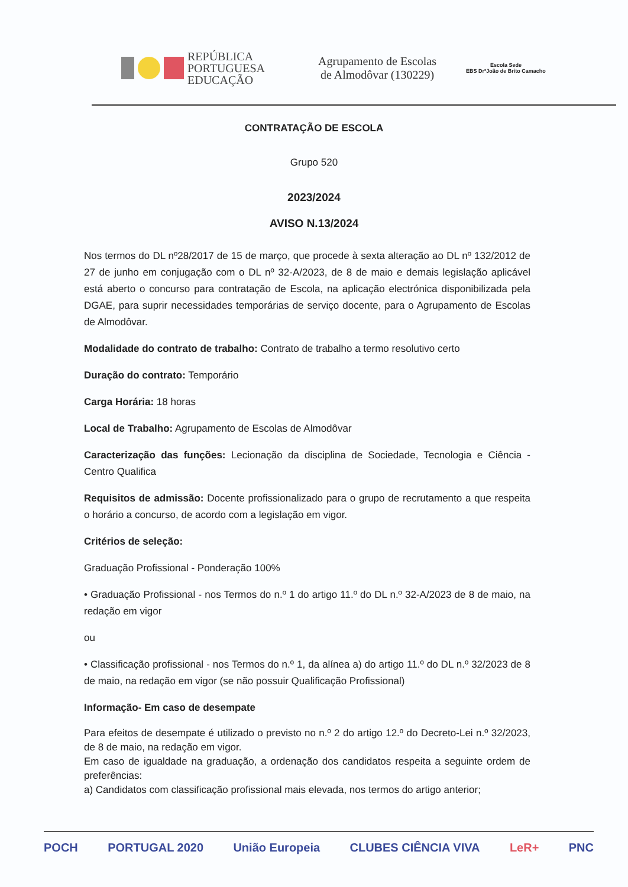REPÚBLICA
PORTUGUESA
EDUCAÇÃO
Agrupamento de Escolas
de Almodôvar (130229)
Escola Sede
EBS DrºJoão de Brito Camacho
CONTRATAÇÃO DE ESCOLA
Grupo 520
2023/2024
AVISO N.13/2024
Nos termos do DL nº28/2017 de 15 de março, que procede à sexta alteração ao DL nº 132/2012 de 27 de junho em conjugação com o DL nº 32-A/2023, de 8 de maio e demais legislação aplicável está aberto o concurso para contratação de Escola, na aplicação electrónica disponibilizada pela DGAE, para suprir necessidades temporárias de serviço docente, para o Agrupamento de Escolas de Almodôvar.
Modalidade do contrato de trabalho: Contrato de trabalho a termo resolutivo certo
Duração do contrato: Temporário
Carga Horária: 18 horas
Local de Trabalho: Agrupamento de Escolas de Almodôvar
Caracterização das funções: Lecionação da disciplina de Sociedade, Tecnologia e Ciência - Centro Qualifica
Requisitos de admissão: Docente profissionalizado para o grupo de recrutamento a que respeita o horário a concurso, de acordo com a legislação em vigor.
Critérios de seleção:
Graduação Profissional - Ponderação 100%
• Graduação Profissional - nos Termos do n.º 1 do artigo 11.º do DL n.º 32-A/2023 de 8 de maio, na redação em vigor
ou
• Classificação profissional - nos Termos do n.º 1, da alínea a) do artigo 11.º do DL n.º 32/2023 de 8 de maio, na redação em vigor (se não possuir Qualificação Profissional)
Informação- Em caso de desempate
Para efeitos de desempate é utilizado o previsto no n.º 2 do artigo 12.º do Decreto-Lei n.º 32/2023, de 8 de maio, na redação em vigor.
Em caso de igualdade na graduação, a ordenação dos candidatos respeita a seguinte ordem de preferências:
a) Candidatos com classificação profissional mais elevada, nos termos do artigo anterior;
POCH PORTUGAL 2020 União Europeia CLUBES CIÊNCIA VIVA LeR+ PNC